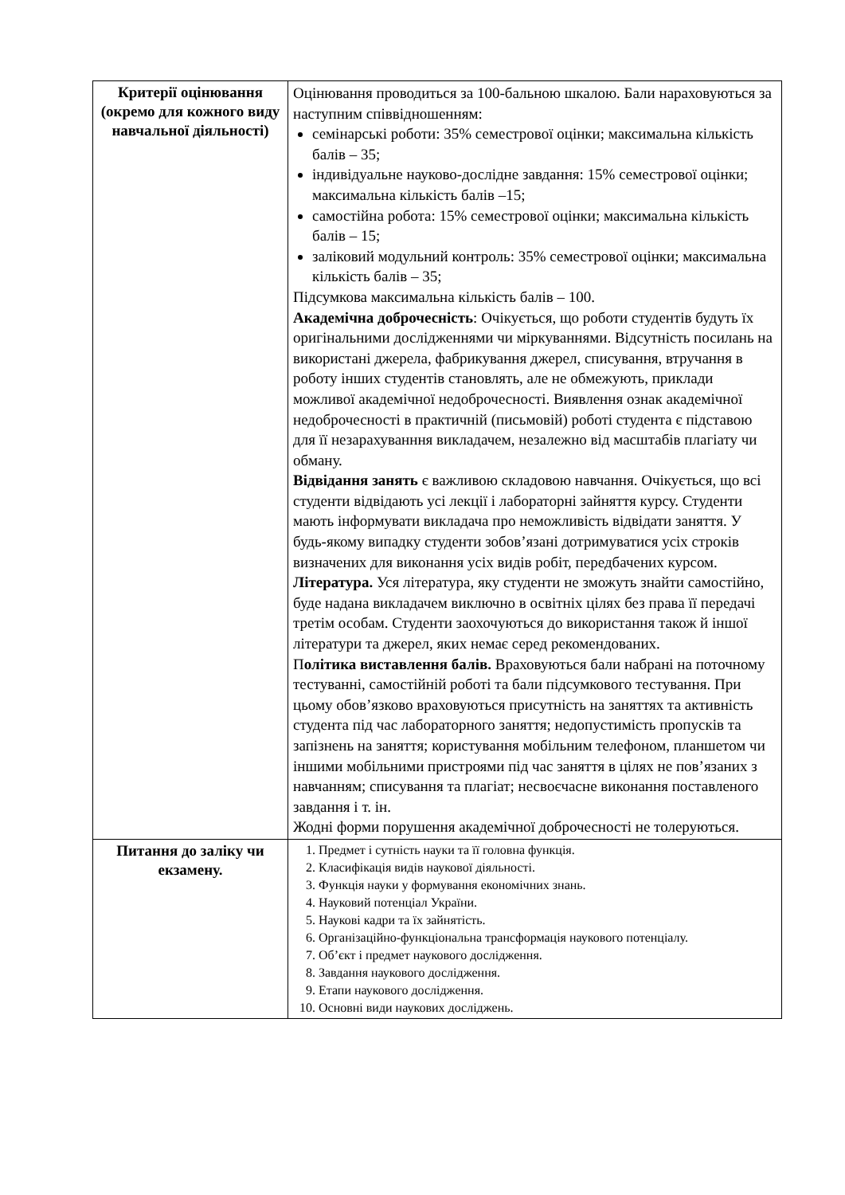| Критерії оцінювання (окремо для кожного виду навчальної діяльності) | Оцінювання проводиться за 100-бальною шкалою. Бали нараховуються за наступним співвідношенням: семінарські роботи: 35% семестрової оцінки; максимальна кількість балів – 35; індивідуальне науково-дослідне завдання: 15% семестрової оцінки; максимальна кількість балів –15; самостійна робота: 15% семестрової оцінки; максимальна кількість балів – 15; заліковий модульний контроль: 35% семестрової оцінки; максимальна кількість балів – 35; Підсумкова максимальна кількість балів – 100. Академічна доброчесність : Очікується, що роботи студентів будуть їх оригінальними дослідженнями чи міркуваннями. Відсутність посилань на використані джерела, фабрикування джерел, списування, втручання в роботу інших студентів становлять, але не обмежують, приклади можливої академічної недоброчесності. Виявлення ознак академічної недоброчесності в практичній (письмовій) роботі студента є підставою для її незарахуванння викладачем, незалежно від масштабів плагіату чи обману. Відвідання занять є важливою складовою навчання. Очікується, що всі студенти відвідають усі лекції і лабораторні зайняття курсу. Студенти мають інформувати викладача про неможливість відвідати заняття. У будь-якому випадку студенти зобов’язані дотримуватися усіх строків визначених для виконання усіх видів робіт, передбачених курсом. Література. Уся література, яку студенти не зможуть знайти самостійно, буде надана викладачем виключно в освітніх цілях без права її передачі третім особам. Студенти заохочуються до використання також й іншої літератури та джерел, яких немає серед рекомендованих. П олітика виставлення балів. Враховуються бали набрані на поточному тестуванні, самостійній роботі та бали підсумкового тестування. При цьому обов’язково враховуються присутність на заняттях та активність студента під час лабораторного заняття; недопустимість пропусків та запізнень на заняття; користування мобільним телефоном, планшетом чи іншими мобільними пристроями під час заняття в цілях не пов’язаних з навчанням; списування та плагіат; несвоєчасне виконання поставленого завдання і т. ін. Жодні форми порушення академічної доброчесності не толеруються. |
| Питання до заліку чи екзамену. | 1. Предмет і сутність науки та її головна функція. 2. Класифікація видів наукової діяльності. 3. Функція науки у формування економічних знань. 4. Науковий потенціал України. 5. Наукові кадри та їх зайнятість. 6. Організаційно-функціональна трансформація наукового потенціалу. 7. Об’єкт і предмет наукового дослідження. 8. Завдання наукового дослідження. 9. Етапи наукового дослідження. 10. Основні види наукових досліджень. |